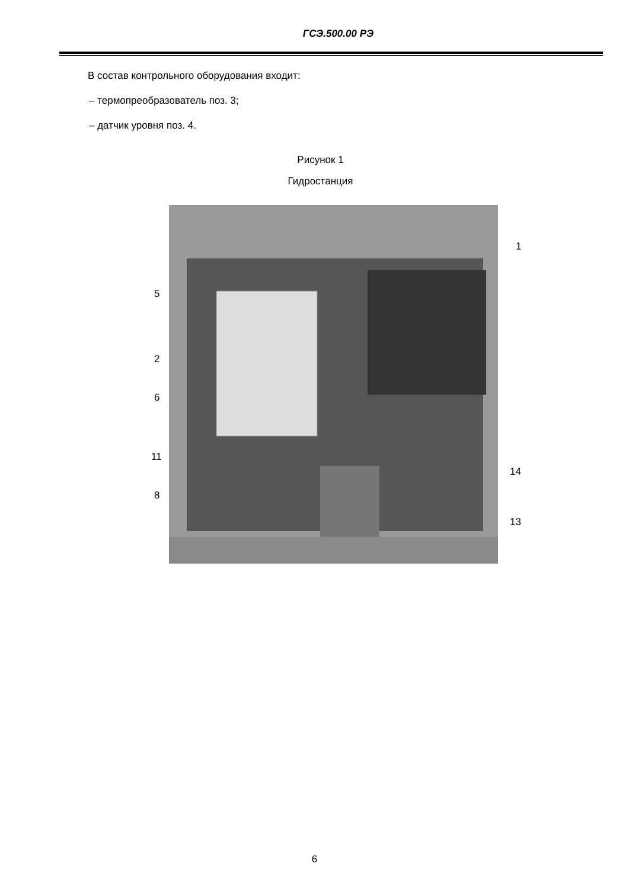ГСЭ.500.00 РЭ
В состав контрольного оборудования входит:
– термопреобразователь поз. 3;
– датчик уровня поз. 4.
Рисунок 1
Гидростанция
5
2
6
11
8
1
14
13
6